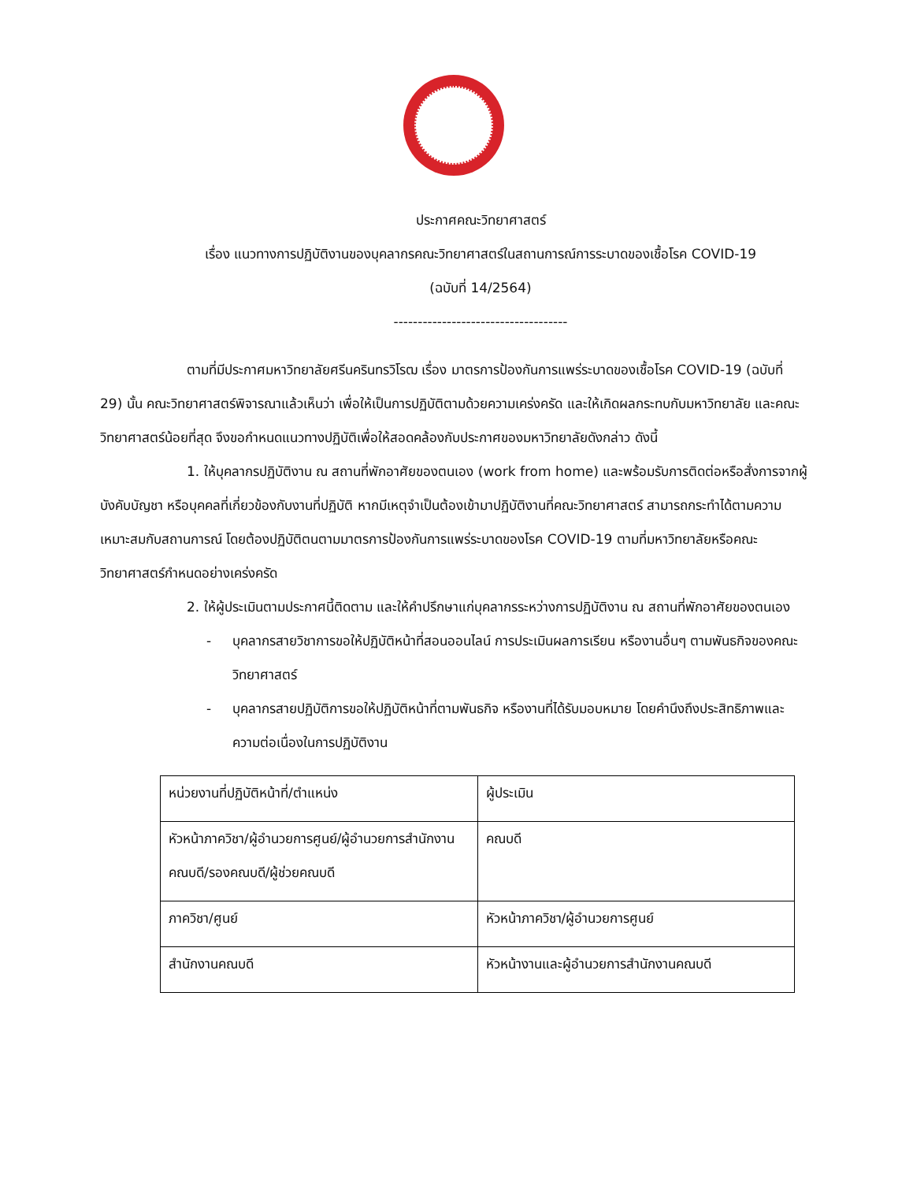ประกาศคณะวิทยาศาสตร์
เรื่อง แนวทางการปฏิบัติงานของบุคลากรคณะวิทยาศาสตร์ในสถานการณ์การระบาดของเชื้อโรค COVID-19
(ฉบับที่ 14/2564)
------------------------------------
ตามที่มีประกาศมหาวิทยาลัยศรีนครินทรวิโรฒ เรื่อง มาตรการป้องกันการแพร่ระบาดของเชื้อโรค COVID-19 (ฉบับที่ 29) นั้น คณะวิทยาศาสตร์พิจารณาแล้วเห็นว่า เพื่อให้เป็นการปฏิบัติตามด้วยความเคร่งครัด และให้เกิดผลกระทบกับมหาวิทยาลัย และคณะวิทยาศาสตร์น้อยที่สุด จึงขอกำหนดแนวทางปฏิบัติเพื่อให้สอดคล้องกับประกาศของมหาวิทยาลัยดังกล่าว ดังนี้
1. ให้บุคลากรปฏิบัติงาน ณ สถานที่พักอาศัยของตนเอง (work from home) และพร้อมรับการติดต่อหรือสั่งการจากผู้บังคับบัญชา หรือบุคคลที่เกี่ยวข้องกับงานที่ปฏิบัติ หากมีเหตุจำเป็นต้องเข้ามาปฏิบัติงานที่คณะวิทยาศาสตร์ สามารถกระทำได้ตามความเหมาะสมกับสถานการณ์ โดยต้องปฏิบัติตนตามมาตรการป้องกันการแพร่ระบาดของโรค COVID-19 ตามที่มหาวิทยาลัยหรือคณะวิทยาศาสตร์กำหนดอย่างเคร่งครัด
2. ให้ผู้ประเมินตามประกาศนี้ติดตาม และให้คำปรึกษาแก่บุคลากรระหว่างการปฏิบัติงาน ณ สถานที่พักอาศัยของตนเอง
- บุคลากรสายวิชาการขอให้ปฏิบัติหน้าที่สอนออนไลน์ การประเมินผลการเรียน หรืองานอื่นๆ ตามพันธกิจของคณะวิทยาศาสตร์
- บุคลากรสายปฏิบัติการขอให้ปฏิบัติหน้าที่ตามพันธกิจ หรืองานที่ได้รับมอบหมาย โดยคำนึงถึงประสิทธิภาพและความต่อเนื่องในการปฏิบัติงาน
| หน่วยงานที่ปฏิบัติหน้าที่/ตำแหน่ง | ผู้ประเมิน |
| หัวหน้าภาควิชา/ผู้อำนวยการศูนย์/ผู้อำนวยการสำนักงานคณบดี/รองคณบดี/ผู้ช่วยคณบดี | คณบดี |
| ภาควิชา/ศูนย์ | หัวหน้าภาควิชา/ผู้อำนวยการศูนย์ |
| สำนักงานคณบดี | หัวหน้างานและผู้อำนวยการสำนักงานคณบดี |